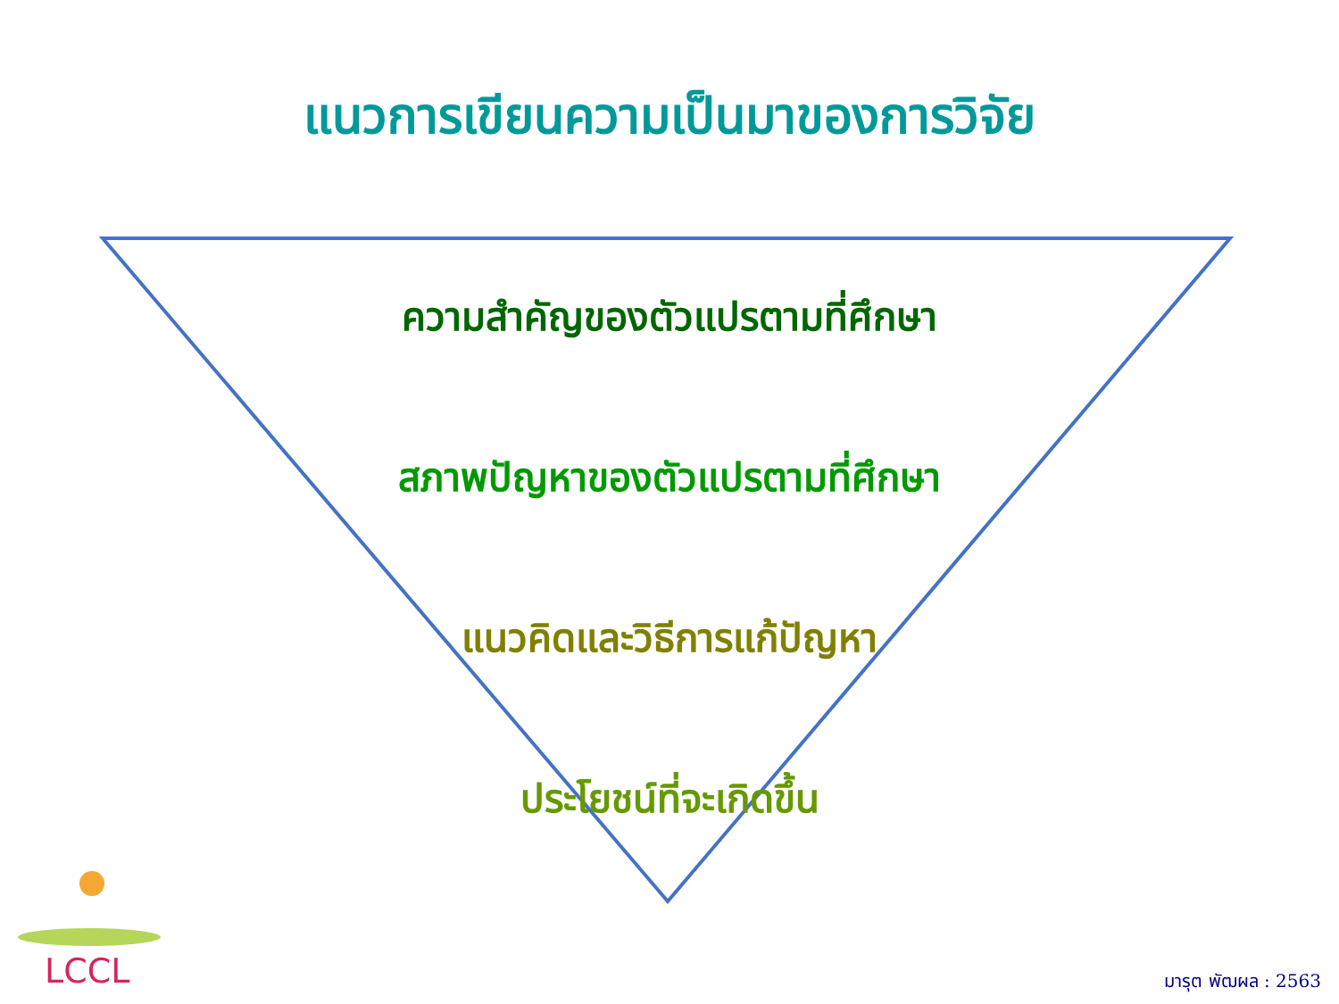แนวการเขียนความเป็นมาของการวิจัย
ความสำคัญของตัวแปรตามที่ศึกษา
สภาพปัญหาของตัวแปรตามที่ศึกษา
แนวคิดและวิธีการแก้ปัญหา
ประโยชน์ที่จะเกิดขึ้น
LCCL มารุต พัฒผล : 2563